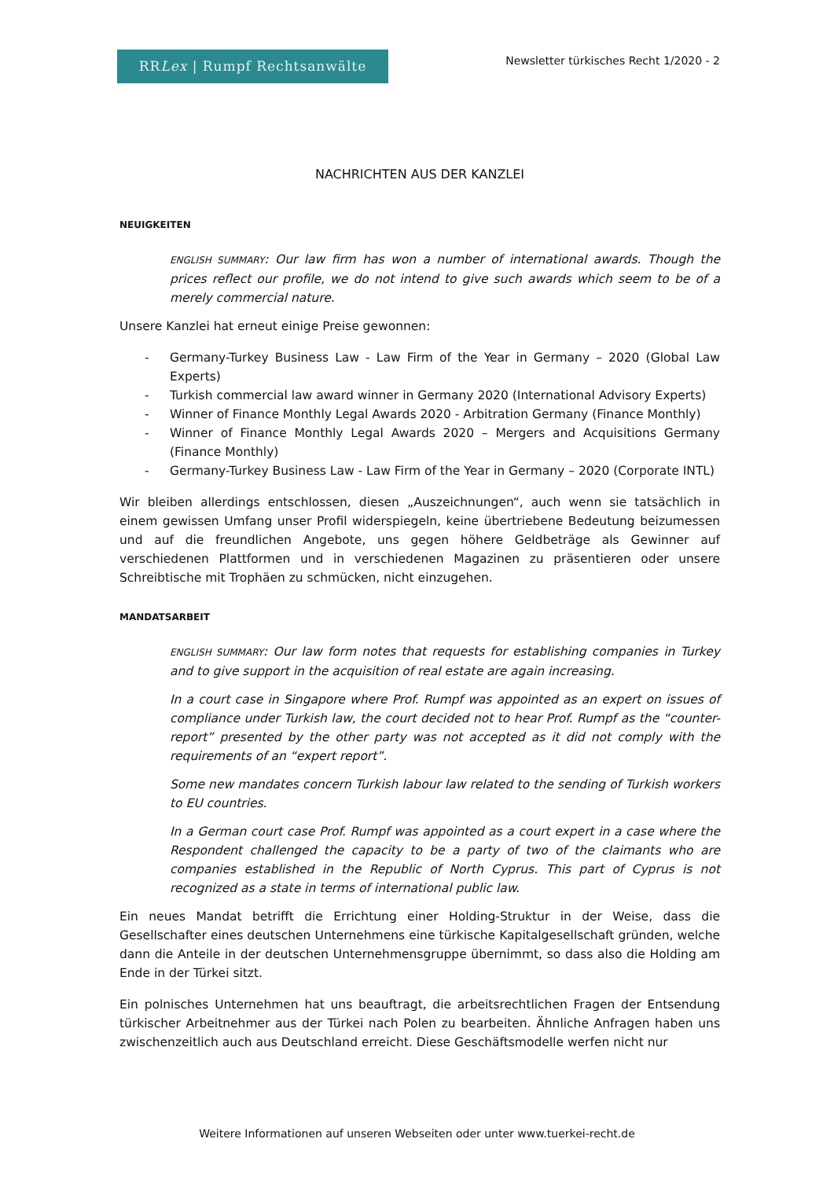RRLex | Rumpf Rechtsanwälte
Newsletter türkisches Recht 1/2020 - 2
NACHRICHTEN AUS DER KANZLEI
NEUIGKEITEN
ENGLISH SUMMARY: Our law firm has won a number of international awards. Though the prices reflect our profile, we do not intend to give such awards which seem to be of a merely commercial nature.
Unsere Kanzlei hat erneut einige Preise gewonnen:
- Germany-Turkey Business Law - Law Firm of the Year in Germany – 2020 (Global Law Experts)
- Turkish commercial law award winner in Germany 2020 (International Advisory Experts)
- Winner of Finance Monthly Legal Awards 2020 - Arbitration Germany (Finance Monthly)
- Winner of Finance Monthly Legal Awards 2020 – Mergers and Acquisitions Germany (Finance Monthly)
- Germany-Turkey Business Law - Law Firm of the Year in Germany – 2020 (Corporate INTL)
Wir bleiben allerdings entschlossen, diesen „Auszeichnungen“, auch wenn sie tatsächlich in einem gewissen Umfang unser Profil widerspiegeln, keine übertriebene Bedeutung beizumessen und auf die freundlichen Angebote, uns gegen höhere Geldbeträge als Gewinner auf verschiedenen Plattformen und in verschiedenen Magazinen zu präsentieren oder unsere Schreibtische mit Trophäen zu schmücken, nicht einzugehen.
MANDATSARBEIT
ENGLISH SUMMARY: Our law form notes that requests for establishing companies in Turkey and to give support in the acquisition of real estate are again increasing.
In a court case in Singapore where Prof. Rumpf was appointed as an expert on issues of compliance under Turkish law, the court decided not to hear Prof. Rumpf as the “counter-report” presented by the other party was not accepted as it did not comply with the requirements of an “expert report”.
Some new mandates concern Turkish labour law related to the sending of Turkish workers to EU countries.
In a German court case Prof. Rumpf was appointed as a court expert in a case where the Respondent challenged the capacity to be a party of two of the claimants who are companies established in the Republic of North Cyprus. This part of Cyprus is not recognized as a state in terms of international public law.
Ein neues Mandat betrifft die Errichtung einer Holding-Struktur in der Weise, dass die Gesellschafter eines deutschen Unternehmens eine türkische Kapitalgesellschaft gründen, welche dann die Anteile in der deutschen Unternehmensgruppe übernimmt, so dass also die Holding am Ende in der Türkei sitzt.
Ein polnisches Unternehmen hat uns beauftragt, die arbeitsrechtlichen Fragen der Entsendung türkischer Arbeitnehmer aus der Türkei nach Polen zu bearbeiten. Ähnliche Anfragen haben uns zwischenzeitlich auch aus Deutschland erreicht. Diese Geschäftsmodelle werfen nicht nur
Weitere Informationen auf unseren Webseiten oder unter www.tuerkei-recht.de